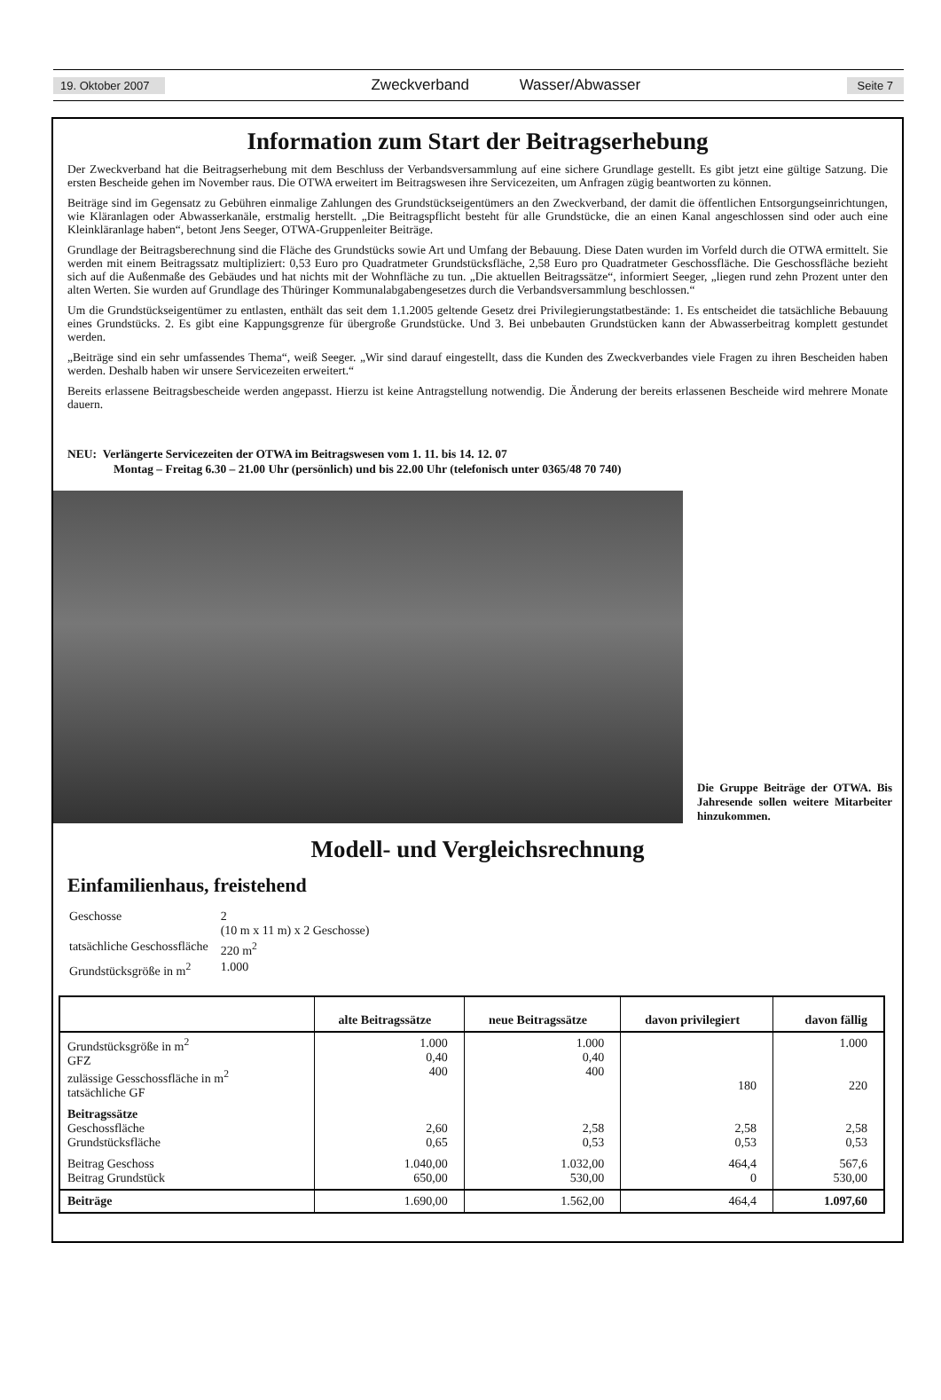19. Oktober 2007 Zweckverband Wasser/Abwasser Seite 7
Information zum Start der Beitragserhebung
Der Zweckverband hat die Beitragserhebung mit dem Beschluss der Verbandsversammlung auf eine sichere Grundlage gestellt. Es gibt jetzt eine gültige Satzung. Die ersten Bescheide gehen im November raus. Die OTWA erweitert im Beitragswesen ihre Servicezeiten, um Anfragen zügig beantworten zu können.
Beiträge sind im Gegensatz zu Gebühren einmalige Zahlungen des Grundstückseigentümers an den Zweckverband, der damit die öffentlichen Entsorgungseinrichtungen, wie Kläranlagen oder Abwasserkanäle, erstmalig herstellt. „Die Beitragspflicht besteht für alle Grundstücke, die an einen Kanal angeschlossen sind oder auch eine Kleinkläranlage haben“, betont Jens Seeger, OTWA-Gruppenleiter Beiträge.
Grundlage der Beitragsberechnung sind die Fläche des Grundstücks sowie Art und Umfang der Bebauung. Diese Daten wurden im Vorfeld durch die OTWA ermittelt. Sie werden mit einem Beitragssatz multipliziert: 0,53 Euro pro Quadratmeter Grundstücksfläche, 2,58 Euro pro Quadratmeter Geschossfläche. Die Geschossfläche bezieht sich auf die Außenmaße des Gebäudes und hat nichts mit der Wohnfläche zu tun. „Die aktuellen Beitragssätze“, informiert Seeger, „liegen rund zehn Prozent unter den alten Werten. Sie wurden auf Grundlage des Thüringer Kommunalabgabengesetzes durch die Verbandsversammlung beschlossen.“
Um die Grundstückseigentümer zu entlasten, enthält das seit dem 1.1.2005 geltende Gesetz drei Privilegierungstatbestände: 1. Es entscheidet die tatsächliche Bebauung eines Grundstücks. 2. Es gibt eine Kappungsgrenze für übergroße Grundstücke. Und 3. Bei unbebauten Grundstücken kann der Abwasserbeitrag komplett gestundet werden.
„Beiträge sind ein sehr umfassendes Thema“, weiß Seeger. „Wir sind darauf eingestellt, dass die Kunden des Zweckverbandes viele Fragen zu ihren Bescheiden haben werden. Deshalb haben wir unsere Servicezeiten erweitert.“
Bereits erlassene Beitragsbescheide werden angepasst. Hierzu ist keine Antragstellung notwendig. Die Änderung der bereits erlassenen Bescheide wird mehrere Monate dauern.
NEU: Verlängerte Servicezeiten der OTWA im Beitragswesen vom 1. 11. bis 14. 12. 07
Montag – Freitag 6.30 – 21.00 Uhr (persönlich) und bis 22.00 Uhr (telefonisch unter 0365/48 70 740)
Die Gruppe Beiträge der OTWA. Bis Jahresende sollen weitere Mitarbeiter hinzukommen.
Modell- und Vergleichsrechnung
Einfamilienhaus, freistehend
| Geschosse | 2 (10 m x 11 m) x 2 Geschosse) |
| tatsächliche Geschossfläche | 220 m<sup>2</sup> |
| Grundstücksgröße in m<sup>2</sup> | 1.000 |
| | alte Beitragssätze | neue Beitragssätze | davon privilegiert | davon fällig |
| --- | --- | --- | --- | --- |
| Grundstücksgröße in m<sup>2</sup> GFZ zulässige Gesschossfläche in m<sup>2</sup> tatsächliche GF | 1.000 0,40 400 | 1.000 0,40 400 | 180 | 1.000 220 |
| Beitragssätze Geschossfläche Grundstücksfläche | 2,60 0,65 | 2,58 0,53 | 2,58 0,53 | 2,58 0,53 |
| Beitrag Geschoss Beitrag Grundstück | 1.040,00 650,00 | 1.032,00 530,00 | 464,4 0 | 567,6 530,00 |
| Beiträge | 1.690,00 | 1.562,00 | 464,4 | 1.097,60 |